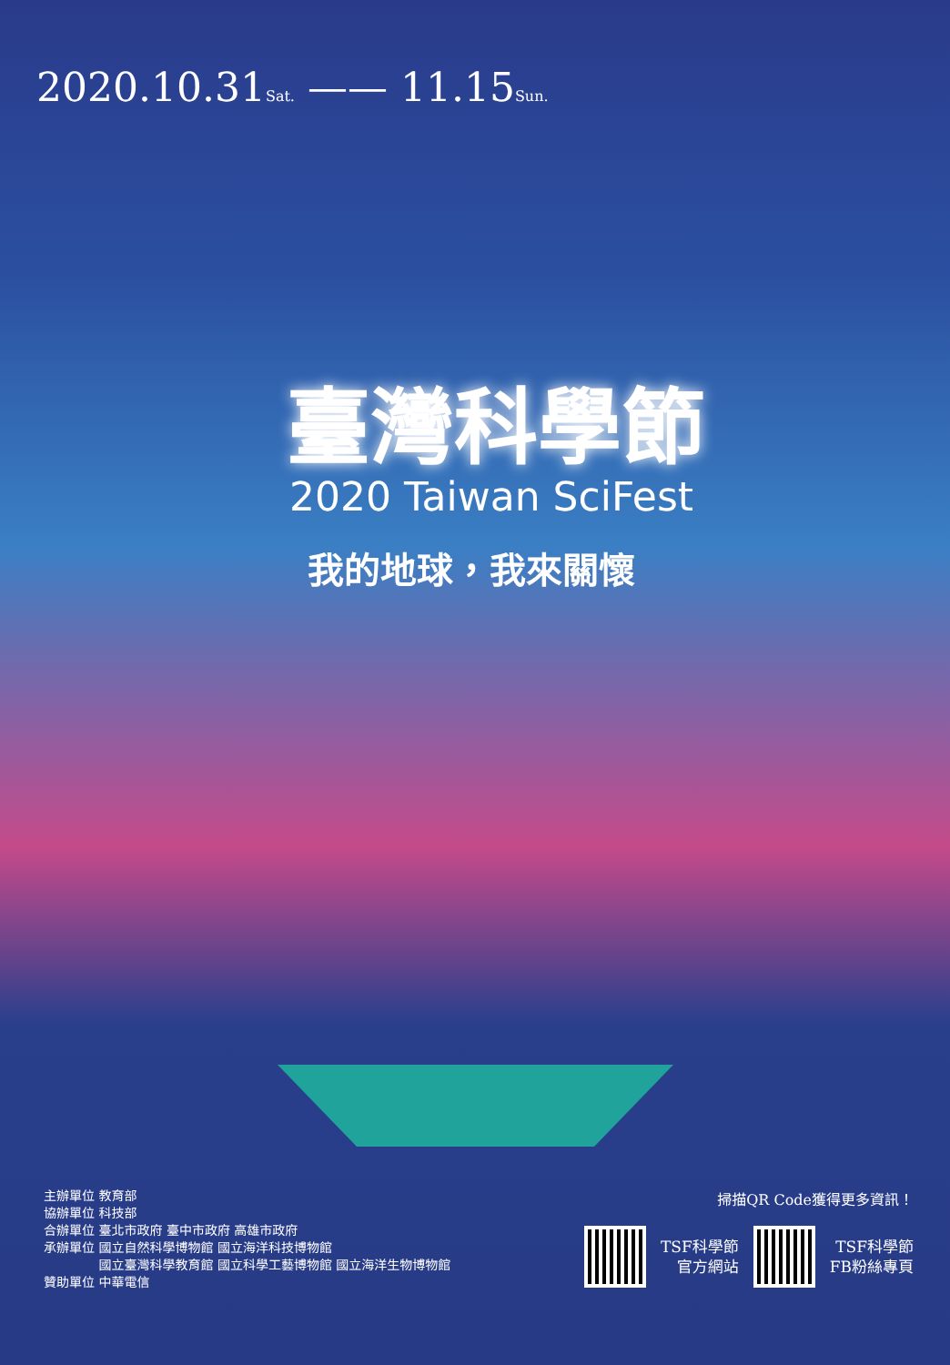2020.10.31Sat. —— 11.15Sun.
臺灣科學節
2020 Taiwan SciFest
我的地球，我來關懷
主辦單位 教育部
協辦單位 科技部
合辦單位 臺北市政府 臺中市政府 高雄市政府
承辦單位 國立自然科學博物館 國立海洋科技博物館
     國立臺灣科學教育館 國立科學工藝博物館 國立海洋生物博物館
贊助單位 中華電信
掃描QR Code獲得更多資訊！
TSF科學節
官方網站
TSF科學節
FB粉絲專頁